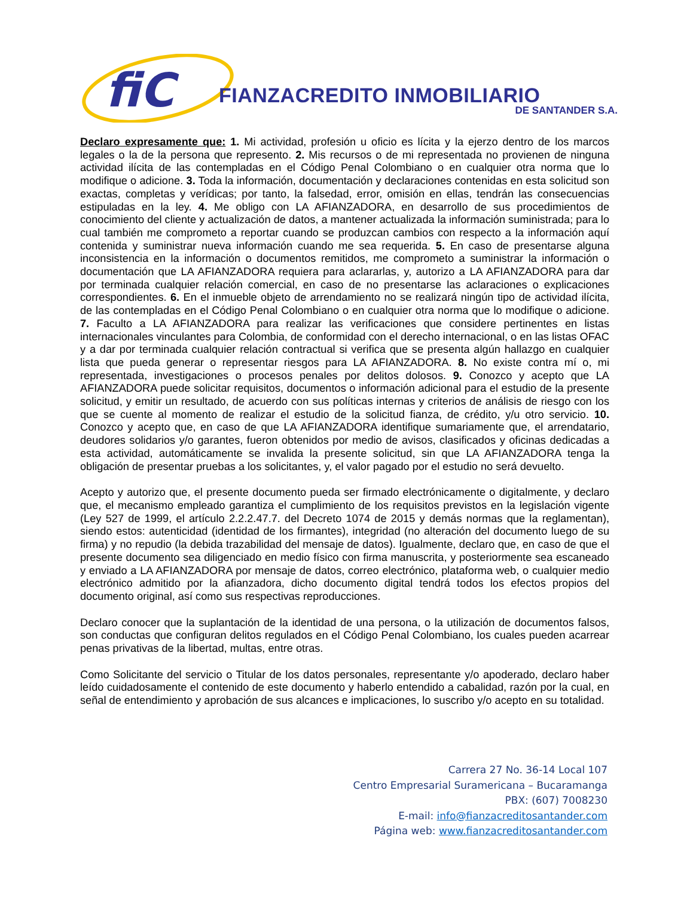fiC
FIANZACREDITO INMOBILIARIO
DE SANTANDER S.A.
Declaro expresamente que: 1. Mi actividad, profesión u oficio es lícita y la ejerzo dentro de los marcos legales o la de la persona que represento. 2. Mis recursos o de mi representada no provienen de ninguna actividad ilícita de las contempladas en el Código Penal Colombiano o en cualquier otra norma que lo modifique o adicione. 3. Toda la información, documentación y declaraciones contenidas en esta solicitud son exactas, completas y verídicas; por tanto, la falsedad, error, omisión en ellas, tendrán las consecuencias estipuladas en la ley. 4. Me obligo con LA AFIANZADORA, en desarrollo de sus procedimientos de conocimiento del cliente y actualización de datos, a mantener actualizada la información suministrada; para lo cual también me comprometo a reportar cuando se produzcan cambios con respecto a la información aquí contenida y suministrar nueva información cuando me sea requerida. 5. En caso de presentarse alguna inconsistencia en la información o documentos remitidos, me comprometo a suministrar la información o documentación que LA AFIANZADORA requiera para aclararlas, y, autorizo a LA AFIANZADORA para dar por terminada cualquier relación comercial, en caso de no presentarse las aclaraciones o explicaciones correspondientes. 6. En el inmueble objeto de arrendamiento no se realizará ningún tipo de actividad ilícita, de las contempladas en el Código Penal Colombiano o en cualquier otra norma que lo modifique o adicione. 7. Faculto a LA AFIANZADORA para realizar las verificaciones que considere pertinentes en listas internacionales vinculantes para Colombia, de conformidad con el derecho internacional, o en las listas OFAC y a dar por terminada cualquier relación contractual si verifica que se presenta algún hallazgo en cualquier lista que pueda generar o representar riesgos para LA AFIANZADORA. 8. No existe contra mí o, mi representada, investigaciones o procesos penales por delitos dolosos. 9. Conozco y acepto que LA AFIANZADORA puede solicitar requisitos, documentos o información adicional para el estudio de la presente solicitud, y emitir un resultado, de acuerdo con sus políticas internas y criterios de análisis de riesgo con los que se cuente al momento de realizar el estudio de la solicitud fianza, de crédito, y/u otro servicio. 10. Conozco y acepto que, en caso de que LA AFIANZADORA identifique sumariamente que, el arrendatario, deudores solidarios y/o garantes, fueron obtenidos por medio de avisos, clasificados y oficinas dedicadas a esta actividad, automáticamente se invalida la presente solicitud, sin que LA AFIANZADORA tenga la obligación de presentar pruebas a los solicitantes, y, el valor pagado por el estudio no será devuelto.
Acepto y autorizo que, el presente documento pueda ser firmado electrónicamente o digitalmente, y declaro que, el mecanismo empleado garantiza el cumplimiento de los requisitos previstos en la legislación vigente (Ley 527 de 1999, el artículo 2.2.2.47.7. del Decreto 1074 de 2015 y demás normas que la reglamentan), siendo estos: autenticidad (identidad de los firmantes), integridad (no alteración del documento luego de su firma) y no repudio (la debida trazabilidad del mensaje de datos). Igualmente, declaro que, en caso de que el presente documento sea diligenciado en medio físico con firma manuscrita, y posteriormente sea escaneado y enviado a LA AFIANZADORA por mensaje de datos, correo electrónico, plataforma web, o cualquier medio electrónico admitido por la afianzadora, dicho documento digital tendrá todos los efectos propios del documento original, así como sus respectivas reproducciones.
Declaro conocer que la suplantación de la identidad de una persona, o la utilización de documentos falsos, son conductas que configuran delitos regulados en el Código Penal Colombiano, los cuales pueden acarrear penas privativas de la libertad, multas, entre otras.
Como Solicitante del servicio o Titular de los datos personales, representante y/o apoderado, declaro haber leído cuidadosamente el contenido de este documento y haberlo entendido a cabalidad, razón por la cual, en señal de entendimiento y aprobación de sus alcances e implicaciones, lo suscribo y/o acepto en su totalidad.
Carrera 27 No. 36-14 Local 107
Centro Empresarial Suramericana – Bucaramanga
PBX: (607) 7008230
E-mail: info@fianzacreditosantander.com
Página web: www.fianzacreditosantander.com